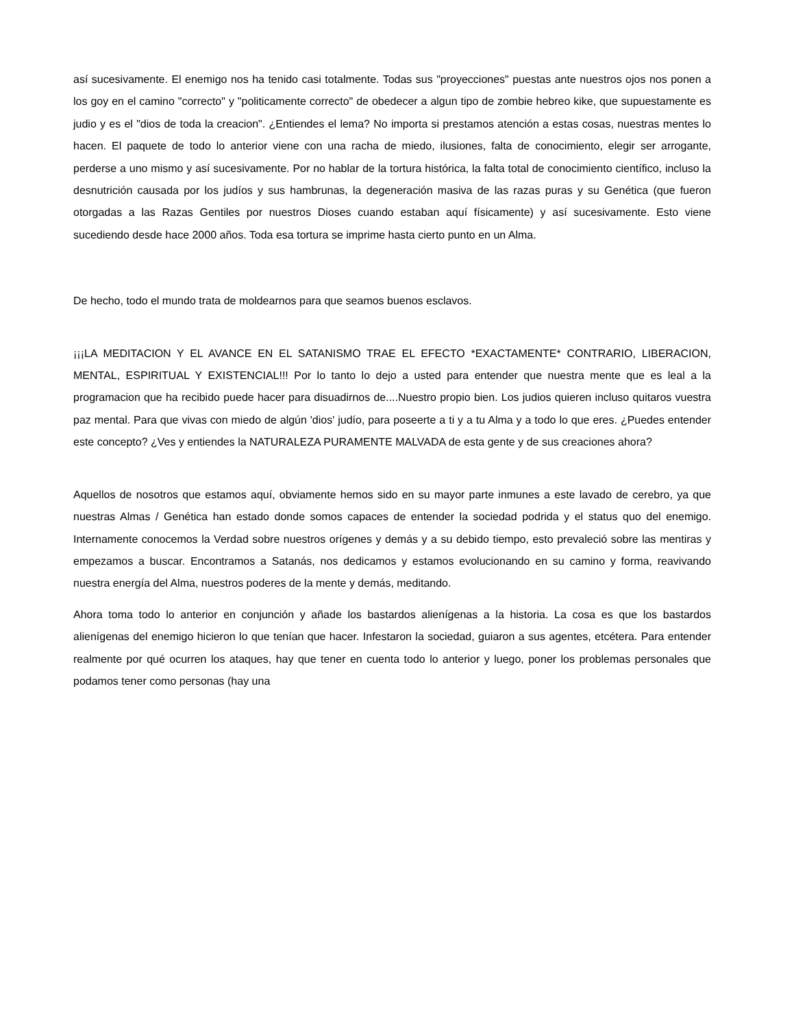así sucesivamente. El enemigo nos ha tenido casi totalmente. Todas sus "proyecciones" puestas ante nuestros ojos nos ponen a los goy en el camino "correcto" y "politicamente correcto" de obedecer a algun tipo de zombie hebreo kike, que supuestamente es judio y es el "dios de toda la creacion". ¿Entiendes el lema? No importa si prestamos atención a estas cosas, nuestras mentes lo hacen. El paquete de todo lo anterior viene con una racha de miedo, ilusiones, falta de conocimiento, elegir ser arrogante, perderse a uno mismo y así sucesivamente. Por no hablar de la tortura histórica, la falta total de conocimiento científico, incluso la desnutrición causada por los judíos y sus hambrunas, la degeneración masiva de las razas puras y su Genética (que fueron otorgadas a las Razas Gentiles por nuestros Dioses cuando estaban aquí físicamente) y así sucesivamente. Esto viene sucediendo desde hace 2000 años. Toda esa tortura se imprime hasta cierto punto en un Alma.
De hecho, todo el mundo trata de moldearnos para que seamos buenos esclavos.
¡¡¡LA MEDITACION Y EL AVANCE EN EL SATANISMO TRAE EL EFECTO *EXACTAMENTE* CONTRARIO, LIBERACION, MENTAL, ESPIRITUAL Y EXISTENCIAL!!! Por lo tanto lo dejo a usted para entender que nuestra mente que es leal a la programacion que ha recibido puede hacer para disuadirnos de....Nuestro propio bien. Los judios quieren incluso quitaros vuestra paz mental. Para que vivas con miedo de algún 'dios' judío, para poseerte a ti y a tu Alma y a todo lo que eres. ¿Puedes entender este concepto? ¿Ves y entiendes la NATURALEZA PURAMENTE MALVADA de esta gente y de sus creaciones ahora?
Aquellos de nosotros que estamos aquí, obviamente hemos sido en su mayor parte inmunes a este lavado de cerebro, ya que nuestras Almas / Genética han estado donde somos capaces de entender la sociedad podrida y el status quo del enemigo. Internamente conocemos la Verdad sobre nuestros orígenes y demás y a su debido tiempo, esto prevaleció sobre las mentiras y empezamos a buscar. Encontramos a Satanás, nos dedicamos y estamos evolucionando en su camino y forma, reavivando nuestra energía del Alma, nuestros poderes de la mente y demás, meditando.
Ahora toma todo lo anterior en conjunción y añade los bastardos alienígenas a la historia. La cosa es que los bastardos alienígenas del enemigo hicieron lo que tenían que hacer. Infestaron la sociedad, guiaron a sus agentes, etcétera. Para entender realmente por qué ocurren los ataques, hay que tener en cuenta todo lo anterior y luego, poner los problemas personales que podamos tener como personas (hay una